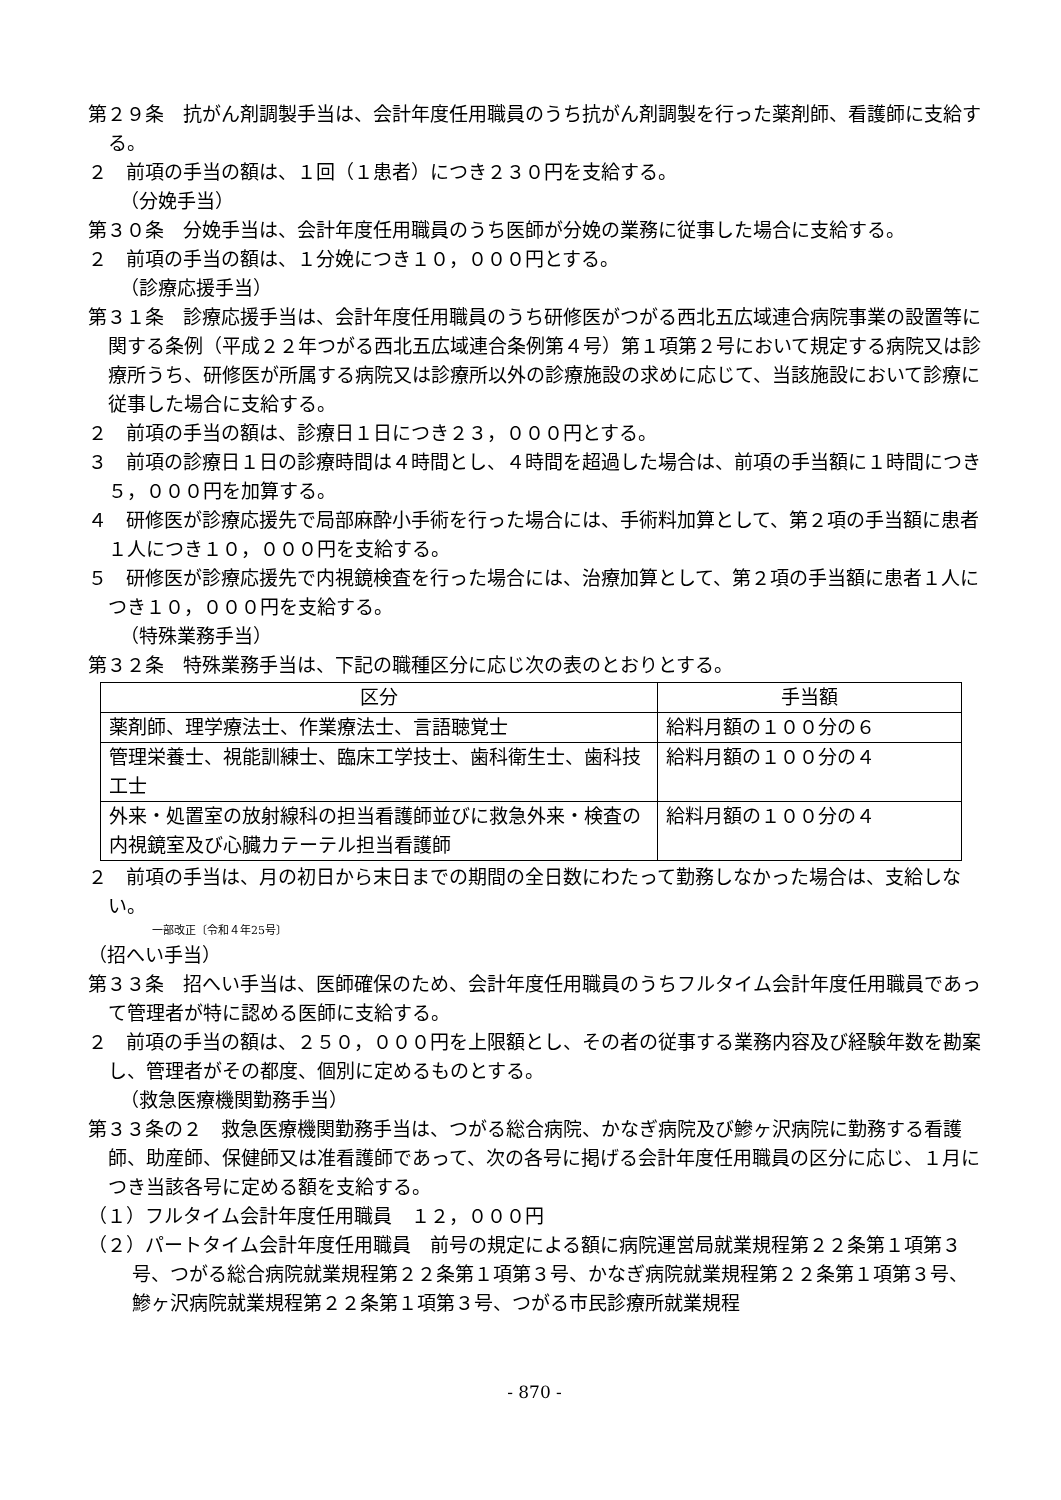第２９条　抗がん剤調製手当は、会計年度任用職員のうち抗がん剤調製を行った薬剤師、看護師に支給する。
２　前項の手当の額は、１回（１患者）につき２３０円を支給する。
（分娩手当）
第３０条　分娩手当は、会計年度任用職員のうち医師が分娩の業務に従事した場合に支給する。
２　前項の手当の額は、１分娩につき１０，０００円とする。
（診療応援手当）
第３１条　診療応援手当は、会計年度任用職員のうち研修医がつがる西北五広域連合病院事業の設置等に関する条例（平成２２年つがる西北五広域連合条例第４号）第１項第２号において規定する病院又は診療所うち、研修医が所属する病院又は診療所以外の診療施設の求めに応じて、当該施設において診療に従事した場合に支給する。
２　前項の手当の額は、診療日１日につき２３，０００円とする。
３　前項の診療日１日の診療時間は４時間とし、４時間を超過した場合は、前項の手当額に１時間につき５，０００円を加算する。
４　研修医が診療応援先で局部麻酔小手術を行った場合には、手術料加算として、第２項の手当額に患者１人につき１０，０００円を支給する。
５　研修医が診療応援先で内視鏡検査を行った場合には、治療加算として、第２項の手当額に患者１人につき１０，０００円を支給する。
（特殊業務手当）
第３２条　特殊業務手当は、下記の職種区分に応じ次の表のとおりとする。
| 区分 | 手当額 |
| --- | --- |
| 薬剤師、理学療法士、作業療法士、言語聴覚士 | 給料月額の１００分の６ |
| 管理栄養士、視能訓練士、臨床工学技士、歯科衛生士、歯科技工士 | 給料月額の１００分の４ |
| 外来・処置室の放射線科の担当看護師並びに救急外来・検査の内視鏡室及び心臓カテーテル担当看護師 | 給料月額の１００分の４ |
２　前項の手当は、月の初日から末日までの期間の全日数にわたって勤務しなかった場合は、支給しない。
一部改正〔令和４年25号〕
（招へい手当）
第３３条　招へい手当は、医師確保のため、会計年度任用職員のうちフルタイム会計年度任用職員であって管理者が特に認める医師に支給する。
２　前項の手当の額は、２５０，０００円を上限額とし、その者の従事する業務内容及び経験年数を勘案し、管理者がその都度、個別に定めるものとする。
（救急医療機関勤務手当）
第３３条の２　救急医療機関勤務手当は、つがる総合病院、かなぎ病院及び鰺ヶ沢病院に勤務する看護師、助産師、保健師又は准看護師であって、次の各号に掲げる会計年度任用職員の区分に応じ、１月につき当該各号に定める額を支給する。
（１）フルタイム会計年度任用職員　１２，０００円
（２）パートタイム会計年度任用職員　前号の規定による額に病院運営局就業規程第２２条第１項第３号、つがる総合病院就業規程第２２条第１項第３号、かなぎ病院就業規程第２２条第１項第３号、鰺ヶ沢病院就業規程第２２条第１項第３号、つがる市民診療所就業規程
- 870 -